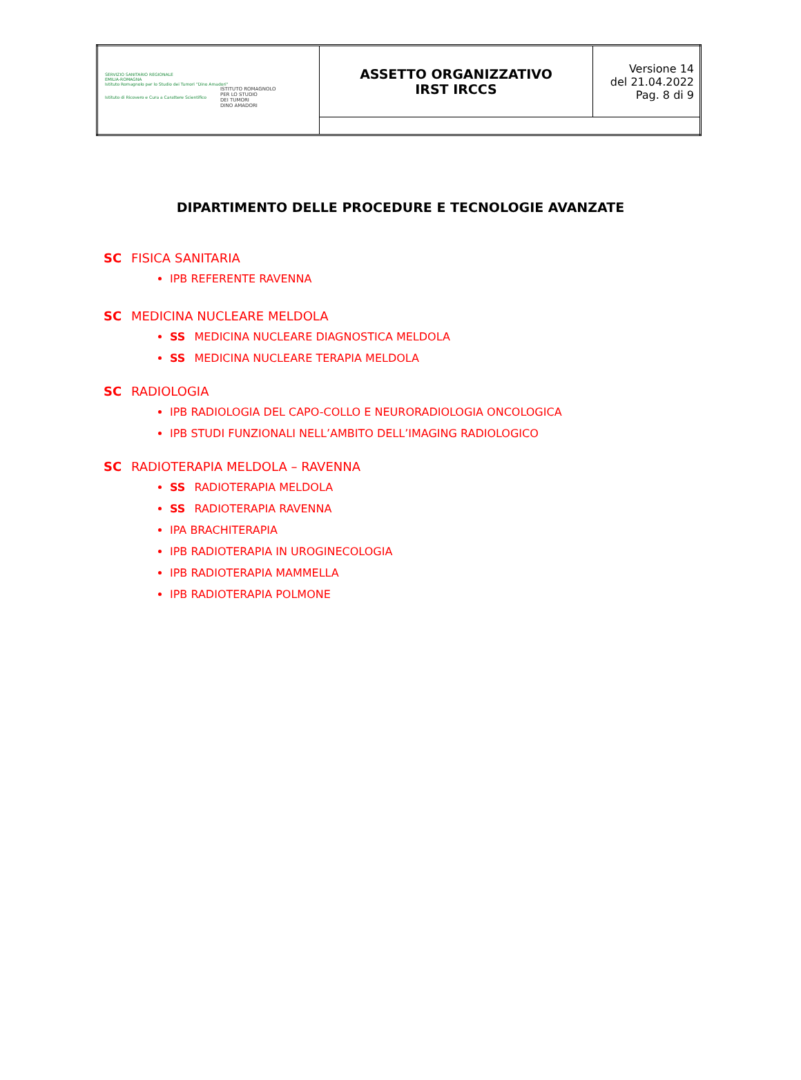| SERVIZIO SANITARIO REGIONALE EMILIA-ROMAGNA Istituto Romagnolo per lo Studio dei Tumori "Dino Amadori" Istituto di Ricovero e Cura a Carattere Scientifico ISTITUTO ROMAGNOLO PER LO STUDIO DEI TUMORI DINO AMADORI | ASSETTO ORGANIZZATIVO IRST IRCCS | Versione 14 del 21.04.2022 Pag. 8 di 9 |
DIPARTIMENTO DELLE PROCEDURE E TECNOLOGIE AVANZATE
SC FISICA SANITARIA
IPB REFERENTE RAVENNA
SC MEDICINA NUCLEARE MELDOLA
SS MEDICINA NUCLEARE DIAGNOSTICA MELDOLA
SS MEDICINA NUCLEARE TERAPIA MELDOLA
SC RADIOLOGIA
IPB RADIOLOGIA DEL CAPO-COLLO E NEURORADIOLOGIA ONCOLOGICA
IPB STUDI FUNZIONALI NELL’AMBITO DELL’IMAGING RADIOLOGICO
SC RADIOTERAPIA MELDOLA – RAVENNA
SS RADIOTERAPIA MELDOLA
SS RADIOTERAPIA RAVENNA
IPA BRACHITERAPIA
IPB RADIOTERAPIA IN UROGINECOLOGIA
IPB RADIOTERAPIA MAMMELLA
IPB RADIOTERAPIA POLMONE